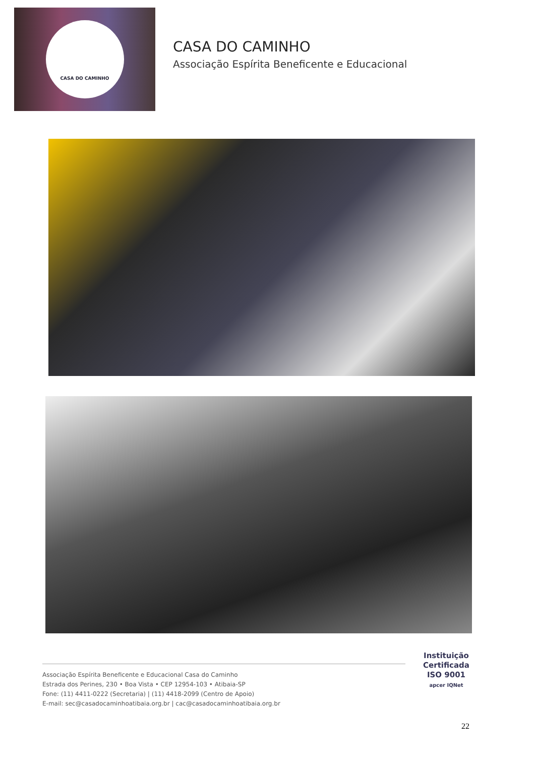CASA DO CAMINHO
CASA DO CAMINHO
Associação Espírita Beneficente e Educacional
Instituição
Certificada
ISO 9001
apcer IQNet
Associação Espírita Beneficente e Educacional Casa do Caminho
Estrada dos Perines, 230 • Boa Vista • CEP 12954-103 • Atibaia-SP
Fone: (11) 4411-0222 (Secretaria) | (11) 4418-2099 (Centro de Apoio)
E-mail: sec@casadocaminhoatibaia.org.br | cac@casadocaminhoatibaia.org.br
22